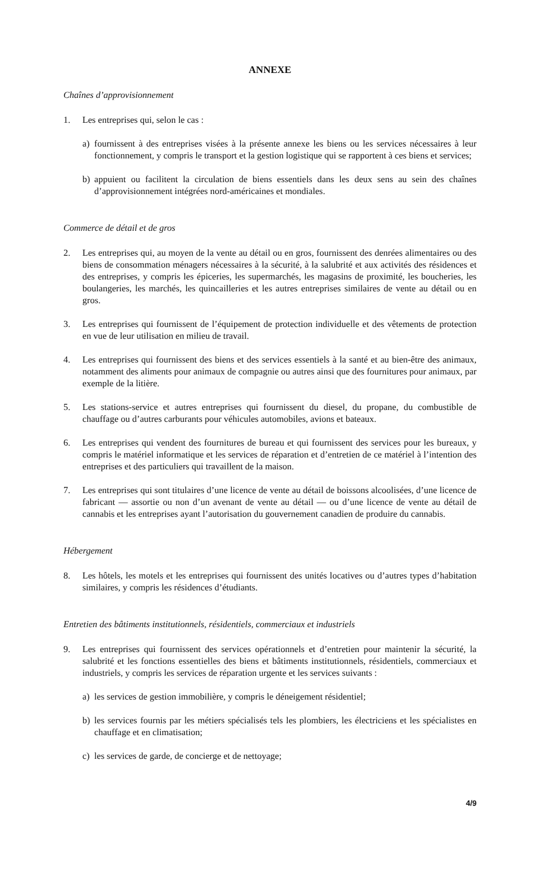ANNEXE
Chaînes d’approvisionnement
1. Les entreprises qui, selon le cas :
a) fournissent à des entreprises visées à la présente annexe les biens ou les services nécessaires à leur fonctionnement, y compris le transport et la gestion logistique qui se rapportent à ces biens et services;
b) appuient ou facilitent la circulation de biens essentiels dans les deux sens au sein des chaînes d’approvisionnement intégrées nord-américaines et mondiales.
Commerce de détail et de gros
2. Les entreprises qui, au moyen de la vente au détail ou en gros, fournissent des denrées alimentaires ou des biens de consommation ménagers nécessaires à la sécurité, à la salubrité et aux activités des résidences et des entreprises, y compris les épiceries, les supermarchés, les magasins de proximité, les boucheries, les boulangeries, les marchés, les quincailleries et les autres entreprises similaires de vente au détail ou en gros.
3. Les entreprises qui fournissent de l’équipement de protection individuelle et des vêtements de protection en vue de leur utilisation en milieu de travail.
4. Les entreprises qui fournissent des biens et des services essentiels à la santé et au bien-être des animaux, notamment des aliments pour animaux de compagnie ou autres ainsi que des fournitures pour animaux, par exemple de la litière.
5. Les stations-service et autres entreprises qui fournissent du diesel, du propane, du combustible de chauffage ou d’autres carburants pour véhicules automobiles, avions et bateaux.
6. Les entreprises qui vendent des fournitures de bureau et qui fournissent des services pour les bureaux, y compris le matériel informatique et les services de réparation et d’entretien de ce matériel à l’intention des entreprises et des particuliers qui travaillent de la maison.
7. Les entreprises qui sont titulaires d’une licence de vente au détail de boissons alcoolisées, d’une licence de fabricant — assortie ou non d’un avenant de vente au détail — ou d’une licence de vente au détail de cannabis et les entreprises ayant l’autorisation du gouvernement canadien de produire du cannabis.
Hébergement
8. Les hôtels, les motels et les entreprises qui fournissent des unités locatives ou d’autres types d’habitation similaires, y compris les résidences d’étudiants.
Entretien des bâtiments institutionnels, résidentiels, commerciaux et industriels
9. Les entreprises qui fournissent des services opérationnels et d’entretien pour maintenir la sécurité, la salubrité et les fonctions essentielles des biens et bâtiments institutionnels, résidentiels, commerciaux et industriels, y compris les services de réparation urgente et les services suivants :
a) les services de gestion immobilière, y compris le déneigement résidentiel;
b) les services fournis par les métiers spécialisés tels les plombiers, les électriciens et les spécialistes en chauffage et en climatisation;
c) les services de garde, de concierge et de nettoyage;
4/9